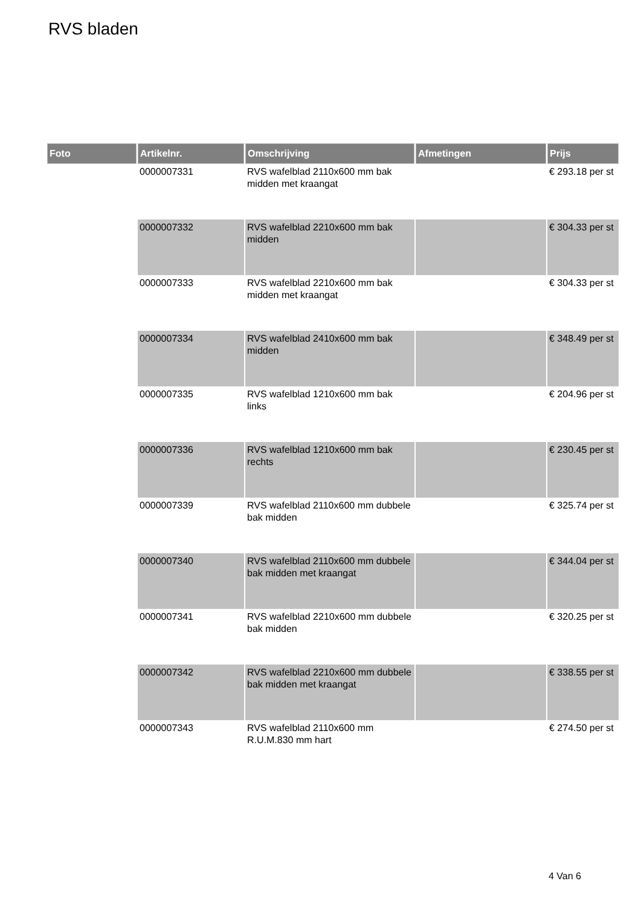RVS bladen
| Foto | Artikelnr. | Omschrijving | Afmetingen | Prijs |
| --- | --- | --- | --- | --- |
| | 0000007331 | RVS wafelblad 2110x600 mm bak midden met kraangat | | € 293.18 per st |
| | 0000007332 | RVS wafelblad 2210x600 mm bak midden | | € 304.33 per st |
| | 0000007333 | RVS wafelblad 2210x600 mm bak midden met kraangat | | € 304.33 per st |
| | 0000007334 | RVS wafelblad 2410x600 mm bak midden | | € 348.49 per st |
| | 0000007335 | RVS wafelblad 1210x600 mm bak links | | € 204.96 per st |
| | 0000007336 | RVS wafelblad 1210x600 mm bak rechts | | € 230.45 per st |
| | 0000007339 | RVS wafelblad 2110x600 mm dubbele bak midden | | € 325.74 per st |
| | 0000007340 | RVS wafelblad 2110x600 mm dubbele bak midden met kraangat | | € 344.04 per st |
| | 0000007341 | RVS wafelblad 2210x600 mm dubbele bak midden | | € 320.25 per st |
| | 0000007342 | RVS wafelblad 2210x600 mm dubbele bak midden met kraangat | | € 338.55 per st |
| | 0000007343 | RVS wafelblad 2110x600 mm R.U.M.830 mm hart | | € 274.50 per st |
4 Van 6